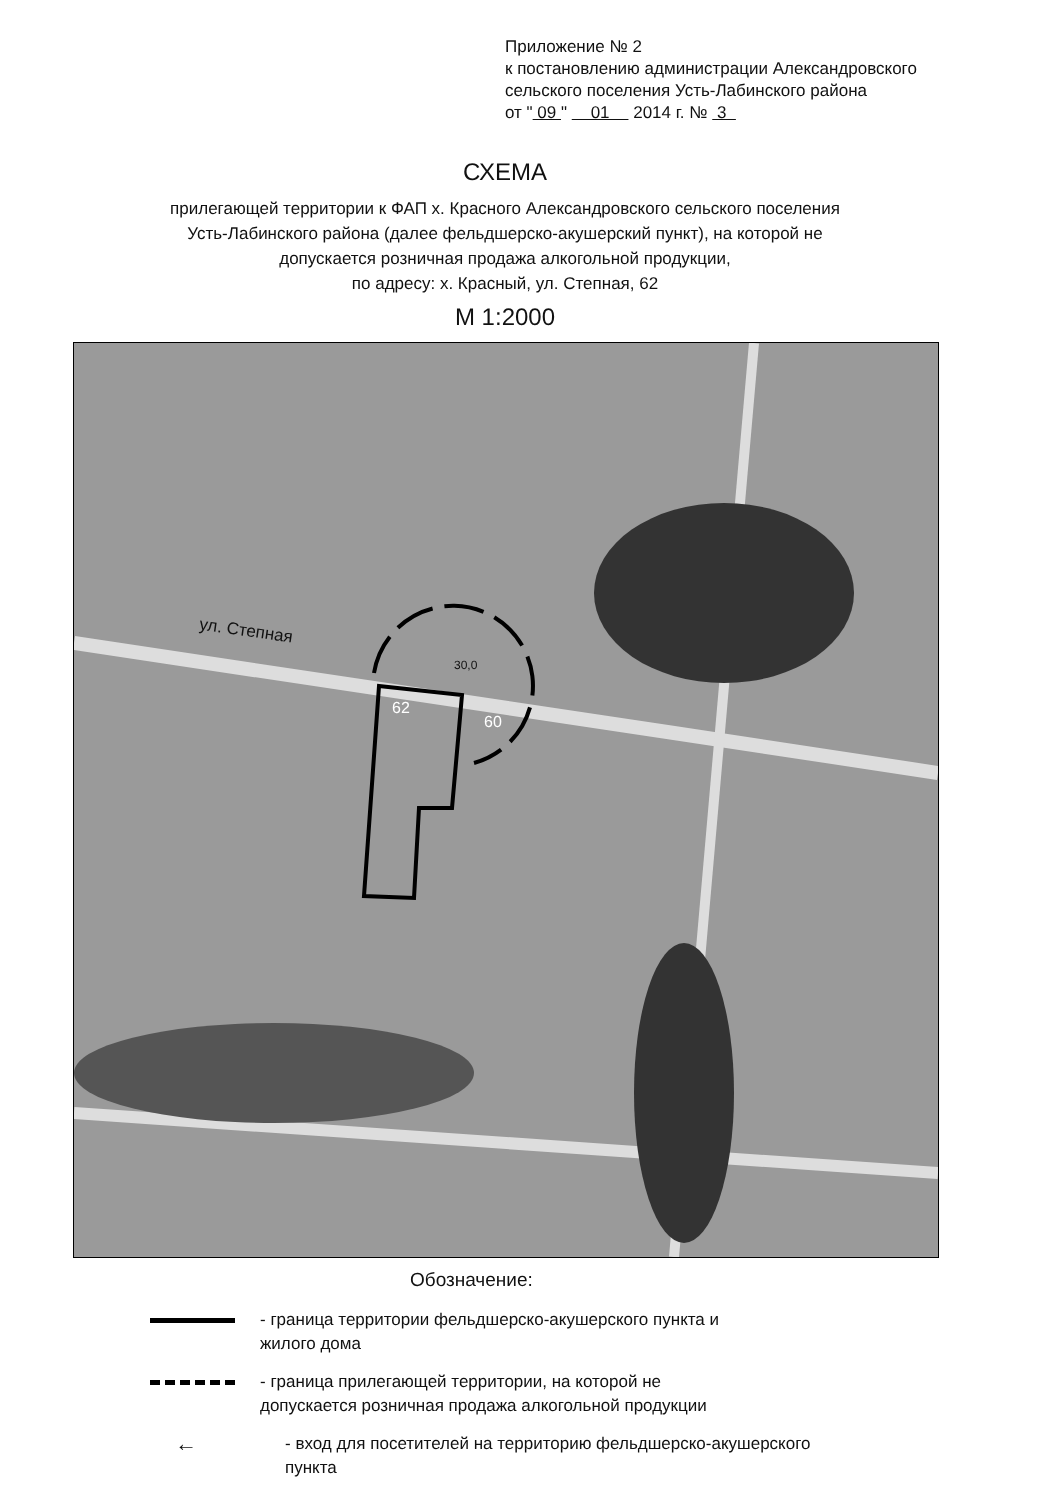Приложение № 2
к постановлению администрации Александровского
сельского поселения Усть-Лабинского района
от " 09 " 01 2014 г. № 3
СХЕМА
прилегающей территории к ФАП х. Красного Александровского сельского поселения
Усть-Лабинского района (далее фельдшерско-акушерский пункт), на которой не
допускается розничная продажа алкогольной продукции,
по адресу: х. Красный, ул. Степная, 62
М 1:2000
ул. Степная
62
60
30,0
Обозначение:
- граница территории фельдшерско-акушерского пункта и
жилого дома
- граница прилегающей территории, на которой не
допускается розничная продажа алкогольной продукции
←
- вход для посетителей на территорию фельдшерско-акушерского
пункта